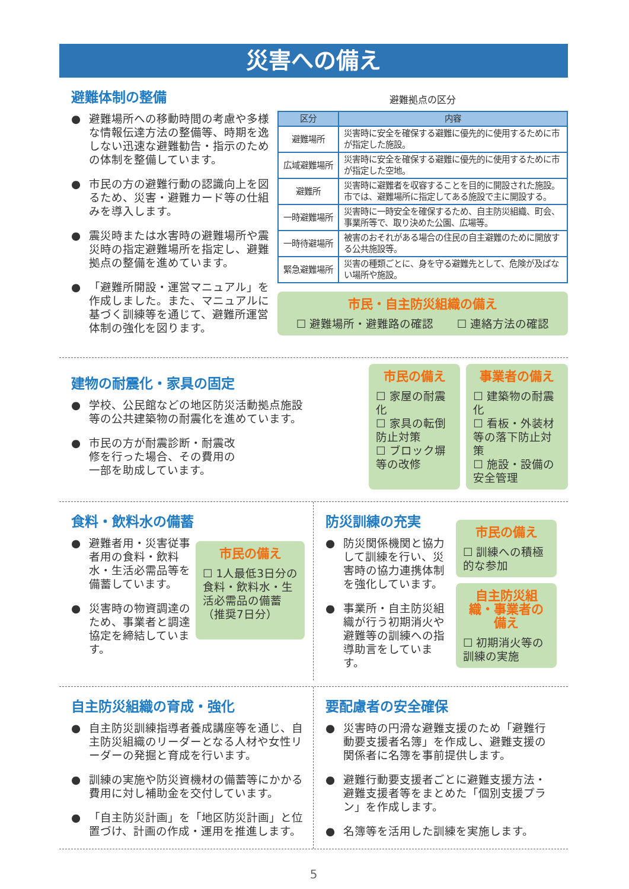災害への備え
避難体制の整備
● 避難場所への移動時間の考慮や多様な情報伝達方法の整備等、時期を逸しない迅速な避難勧告・指示のための体制を整備しています。
● 市民の方の避難行動の認識向上を図るため、災害・避難カード等の仕組みを導入します。
● 震災時または水害時の避難場所や震災時の指定避難場所を指定し、避難拠点の整備を進めています。
● 「避難所開設・運営マニュアル」を作成しました。また、マニュアルに基づく訓練等を通じて、避難所運営体制の強化を図ります。
避難拠点の区分
| 区分 | 内容 |
| --- | --- |
| 避難場所 | 災害時に安全を確保する避難に優先的に使用するために市が指定した施設。 |
| 広域避難場所 | 災害時に安全を確保する避難に優先的に使用するために市が指定した空地。 |
| 避難所 | 災害時に避難者を収容することを目的に開設された施設。市では、避難場所に指定してある施設で主に開設する。 |
| 一時避難場所 | 災害時に一時安全を確保するため、自主防災組織、町会、事業所等で、取り決めた公園、広場等。 |
| 一時待避場所 | 被害のおそれがある場合の住民の自主避難のために開放する公共施設等。 |
| 緊急避難場所 | 災害の種類ごとに、身を守る避難先として、危険が及ばない場所や施設。 |
市民・自主防災組織の備え
☐ 避難場所・避難路の確認 ☐ 連絡方法の確認
建物の耐震化・家具の固定
● 学校、公民館などの地区防災活動拠点施設等の公共建築物の耐震化を進めています。
● 市民の方が耐震診断・耐震改修を行った場合、その費用の一部を助成しています。
市民の備え
☐ 家屋の耐震化
☐ 家具の転倒防止対策
☐ ブロック塀等の改修
事業者の備え
☐ 建築物の耐震化
☐ 看板・外装材等の落下防止対策
☐ 施設・設備の安全管理
食料・飲料水の備蓄
● 避難者用・災害従事者用の食料・飲料水・生活必需品等を備蓄しています。
● 災害時の物資調達のため、事業者と調達協定を締結しています。
市民の備え
☐ 1人最低3日分の食料・飲料水・生活必需品の備蓄（推奨7日分）
防災訓練の充実
● 防災関係機関と協力して訓練を行い、災害時の協力連携体制を強化しています。
● 事業所・自主防災組織が行う初期消火や避難等の訓練への指導助言をしています。
市民の備え
☐ 訓練への積極的な参加
自主防災組織・事業者の備え
☐ 初期消火等の訓練の実施
自主防災組織の育成・強化
● 自主防災訓練指導者養成講座等を通じ、自主防災組織のリーダーとなる人材や女性リーダーの発掘と育成を行います。
● 訓練の実施や防災資機材の備蓄等にかかる費用に対し補助金を交付しています。
● 「自主防災計画」を「地区防災計画」と位置づけ、計画の作成・運用を推進します。
要配慮者の安全確保
● 災害時の円滑な避難支援のため「避難行動要支援者名簿」を作成し、避難支援の関係者に名簿を事前提供します。
● 避難行動要支援者ごとに避難支援方法・避難支援者等をまとめた「個別支援プラン」を作成します。
● 名簿等を活用した訓練を実施します。
5